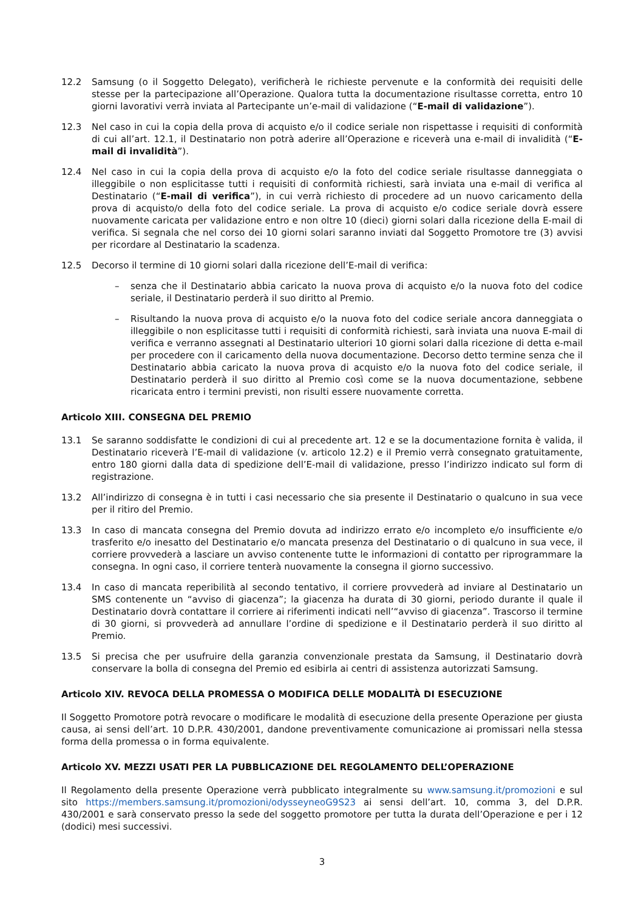12.2 Samsung (o il Soggetto Delegato), verificherà le richieste pervenute e la conformità dei requisiti delle stesse per la partecipazione all’Operazione. Qualora tutta la documentazione risultasse corretta, entro 10 giorni lavorativi verrà inviata al Partecipante un’e-mail di validazione (“E-mail di validazione”).
12.3 Nel caso in cui la copia della prova di acquisto e/o il codice seriale non rispettasse i requisiti di conformità di cui all’art. 12.1, il Destinatario non potrà aderire all’Operazione e riceverà una e-mail di invalidità (“E-mail di invalidità”).
12.4 Nel caso in cui la copia della prova di acquisto e/o la foto del codice seriale risultasse danneggiata o illeggibile o non esplicitasse tutti i requisiti di conformità richiesti, sarà inviata una e-mail di verifica al Destinatario (“E-mail di verifica”), in cui verrà richiesto di procedere ad un nuovo caricamento della prova di acquisto/o della foto del codice seriale. La prova di acquisto e/o codice seriale dovrà essere nuovamente caricata per validazione entro e non oltre 10 (dieci) giorni solari dalla ricezione della E-mail di verifica. Si segnala che nel corso dei 10 giorni solari saranno inviati dal Soggetto Promotore tre (3) avvisi per ricordare al Destinatario la scadenza.
12.5 Decorso il termine di 10 giorni solari dalla ricezione dell’E-mail di verifica:
– senza che il Destinatario abbia caricato la nuova prova di acquisto e/o la nuova foto del codice seriale, il Destinatario perderà il suo diritto al Premio.
– Risultando la nuova prova di acquisto e/o la nuova foto del codice seriale ancora danneggiata o illeggibile o non esplicitasse tutti i requisiti di conformità richiesti, sarà inviata una nuova E-mail di verifica e verranno assegnati al Destinatario ulteriori 10 giorni solari dalla ricezione di detta e-mail per procedere con il caricamento della nuova documentazione. Decorso detto termine senza che il Destinatario abbia caricato la nuova prova di acquisto e/o la nuova foto del codice seriale, il Destinatario perderà il suo diritto al Premio così come se la nuova documentazione, sebbene ricaricata entro i termini previsti, non risulti essere nuovamente corretta.
Articolo XIII. CONSEGNA DEL PREMIO
13.1 Se saranno soddisfatte le condizioni di cui al precedente art. 12 e se la documentazione fornita è valida, il Destinatario riceverà l’E-mail di validazione (v. articolo 12.2) e il Premio verrà consegnato gratuitamente, entro 180 giorni dalla data di spedizione dell’E-mail di validazione, presso l’indirizzo indicato sul form di registrazione.
13.2 All’indirizzo di consegna è in tutti i casi necessario che sia presente il Destinatario o qualcuno in sua vece per il ritiro del Premio.
13.3 In caso di mancata consegna del Premio dovuta ad indirizzo errato e/o incompleto e/o insufficiente e/o trasferito e/o inesatto del Destinatario e/o mancata presenza del Destinatario o di qualcuno in sua vece, il corriere provvederà a lasciare un avviso contenente tutte le informazioni di contatto per riprogrammare la consegna. In ogni caso, il corriere tenterà nuovamente la consegna il giorno successivo.
13.4 In caso di mancata reperibilità al secondo tentativo, il corriere provvederà ad inviare al Destinatario un SMS contenente un “avviso di giacenza”; la giacenza ha durata di 30 giorni, periodo durante il quale il Destinatario dovrà contattare il corriere ai riferimenti indicati nell’“avviso di giacenza”. Trascorso il termine di 30 giorni, si provvederà ad annullare l’ordine di spedizione e il Destinatario perderà il suo diritto al Premio.
13.5 Si precisa che per usufruire della garanzia convenzionale prestata da Samsung, il Destinatario dovrà conservare la bolla di consegna del Premio ed esibirla ai centri di assistenza autorizzati Samsung.
Articolo XIV. REVOCA DELLA PROMESSA O MODIFICA DELLE MODALITÀ DI ESECUZIONE
Il Soggetto Promotore potrà revocare o modificare le modalità di esecuzione della presente Operazione per giusta causa, ai sensi dell’art. 10 D.P.R. 430/2001, dandone preventivamente comunicazione ai promissari nella stessa forma della promessa o in forma equivalente.
Articolo XV. MEZZI USATI PER LA PUBBLICAZIONE DEL REGOLAMENTO DELL’OPERAZIONE
Il Regolamento della presente Operazione verrà pubblicato integralmente su www.samsung.it/promozioni e sul sito https://members.samsung.it/promozioni/odysseyneoG9S23 ai sensi dell’art. 10, comma 3, del D.P.R. 430/2001 e sarà conservato presso la sede del soggetto promotore per tutta la durata dell’Operazione e per i 12 (dodici) mesi successivi.
3